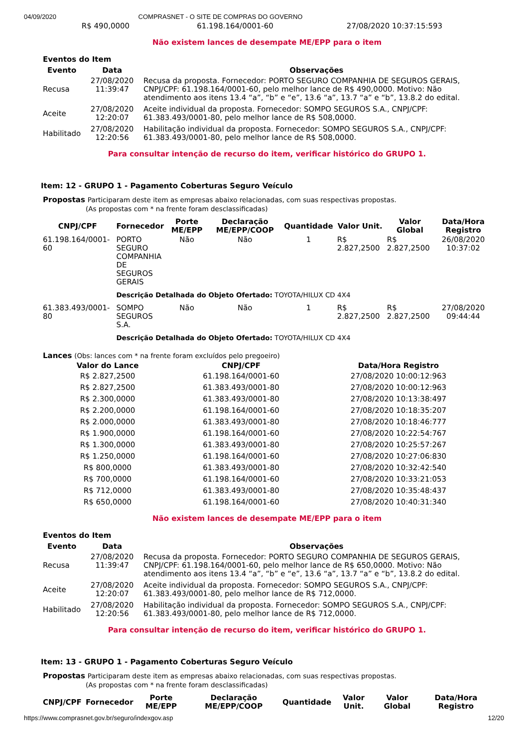04/09/2020 COMPRASNET - O SITE DE COMPRAS DO GOVERNO
| R$ 490,0000 | 61.198.164/0001-60 | 27/08/2020 10:37:15:593 |
Não existem lances de desempate ME/EPP para o item
Eventos do Item
| Evento | Data | Observações |
| --- | --- | --- |
| Recusa | 27/08/2020 11:39:47 | Recusa da proposta. Fornecedor: PORTO SEGURO COMPANHIA DE SEGUROS GERAIS, CNPJ/CPF: 61.198.164/0001-60, pelo melhor lance de R$ 490,0000. Motivo: Não atendimento aos itens 13.4 “a”, “b” e “e”, 13.6 “a”, 13.7 “a” e “b”, 13.8.2 do edital. |
| Aceite | 27/08/2020 12:20:07 | Aceite individual da proposta. Fornecedor: SOMPO SEGUROS S.A., CNPJ/CPF: 61.383.493/0001-80, pelo melhor lance de R$ 508,0000. |
| Habilitado | 27/08/2020 12:20:56 | Habilitação individual da proposta. Fornecedor: SOMPO SEGUROS S.A., CNPJ/CPF: 61.383.493/0001-80, pelo melhor lance de R$ 508,0000. |
Para consultar intenção de recurso do item, verificar histórico do GRUPO 1.
Item: 12 - GRUPO 1 - Pagamento Coberturas Seguro Veículo
Propostas Participaram deste item as empresas abaixo relacionadas, com suas respectivas propostas.
(As propostas com * na frente foram desclassificadas)
| CNPJ/CPF | Fornecedor | Porte ME/EPP | Declaração ME/EPP/COOP | Quantidade | Valor Unit. | Valor Global | Data/Hora Registro |
| --- | --- | --- | --- | --- | --- | --- | --- |
| 61.198.164/0001-60 | PORTO SEGURO COMPANHIA DE SEGUROS GERAIS | Não | Não | 1 | R$ 2.827,2500 | R$ 2.827,2500 | 26/08/2020 10:37:02 |
| | Descrição Detalhada do Objeto Ofertado: TOYOTA/HILUX CD 4X4 | | | | | | |
| 61.383.493/0001-80 | SOMPO SEGUROS S.A. | Não | Não | 1 | R$ 2.827,2500 | R$ 2.827,2500 | 27/08/2020 09:44:44 |
| | Descrição Detalhada do Objeto Ofertado: TOYOTA/HILUX CD 4X4 | | | | | | |
Lances (Obs: lances com * na frente foram excluídos pelo pregoeiro)
| Valor do Lance | CNPJ/CPF | Data/Hora Registro |
| --- | --- | --- |
| R$ 2.827,2500 | 61.198.164/0001-60 | 27/08/2020 10:00:12:963 |
| R$ 2.827,2500 | 61.383.493/0001-80 | 27/08/2020 10:00:12:963 |
| R$ 2.300,0000 | 61.383.493/0001-80 | 27/08/2020 10:13:38:497 |
| R$ 2.200,0000 | 61.198.164/0001-60 | 27/08/2020 10:18:35:207 |
| R$ 2.000,0000 | 61.383.493/0001-80 | 27/08/2020 10:18:46:777 |
| R$ 1.900,0000 | 61.198.164/0001-60 | 27/08/2020 10:22:54:767 |
| R$ 1.300,0000 | 61.383.493/0001-80 | 27/08/2020 10:25:57:267 |
| R$ 1.250,0000 | 61.198.164/0001-60 | 27/08/2020 10:27:06:830 |
| R$ 800,0000 | 61.383.493/0001-80 | 27/08/2020 10:32:42:540 |
| R$ 700,0000 | 61.198.164/0001-60 | 27/08/2020 10:33:21:053 |
| R$ 712,0000 | 61.383.493/0001-80 | 27/08/2020 10:35:48:437 |
| R$ 650,0000 | 61.198.164/0001-60 | 27/08/2020 10:40:31:340 |
Não existem lances de desempate ME/EPP para o item
Eventos do Item
| Evento | Data | Observações |
| --- | --- | --- |
| Recusa | 27/08/2020 11:39:47 | Recusa da proposta. Fornecedor: PORTO SEGURO COMPANHIA DE SEGUROS GERAIS, CNPJ/CPF: 61.198.164/0001-60, pelo melhor lance de R$ 650,0000. Motivo: Não atendimento aos itens 13.4 “a”, “b” e “e”, 13.6 “a”, 13.7 “a” e “b”, 13.8.2 do edital. |
| Aceite | 27/08/2020 12:20:07 | Aceite individual da proposta. Fornecedor: SOMPO SEGUROS S.A., CNPJ/CPF: 61.383.493/0001-80, pelo melhor lance de R$ 712,0000. |
| Habilitado | 27/08/2020 12:20:56 | Habilitação individual da proposta. Fornecedor: SOMPO SEGUROS S.A., CNPJ/CPF: 61.383.493/0001-80, pelo melhor lance de R$ 712,0000. |
Para consultar intenção de recurso do item, verificar histórico do GRUPO 1.
Item: 13 - GRUPO 1 - Pagamento Coberturas Seguro Veículo
Propostas Participaram deste item as empresas abaixo relacionadas, com suas respectivas propostas.
(As propostas com * na frente foram desclassificadas)
| CNPJ/CPF | Fornecedor | Porte ME/EPP | Declaração ME/EPP/COOP | Quantidade | Valor Unit. | Valor Global | Data/Hora Registro |
| --- | --- | --- | --- | --- | --- | --- | --- |
https://www.comprasnet.gov.br/seguro/indexgov.asp 12/20